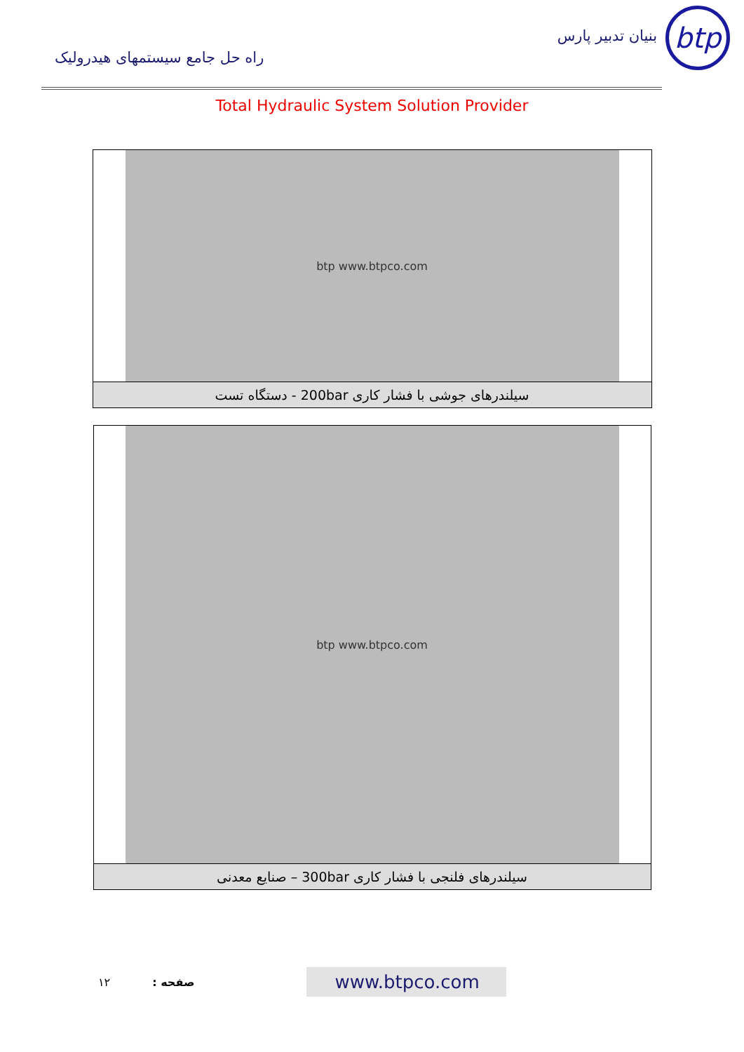راه حل جامع سیستمهای هیدرولیک
btp
بنیان تدبیر پارس
Total Hydraulic System Solution Provider
| btp www.btpco.com |
| سیلندرهای جوشی با فشار کاری 200bar - دستگاه تست |
| btp www.btpco.com |
| سیلندرهای فلنجی با فشار کاری 300bar – صنایع معدنی |
۱۲ صفحه :
www.btpco.com